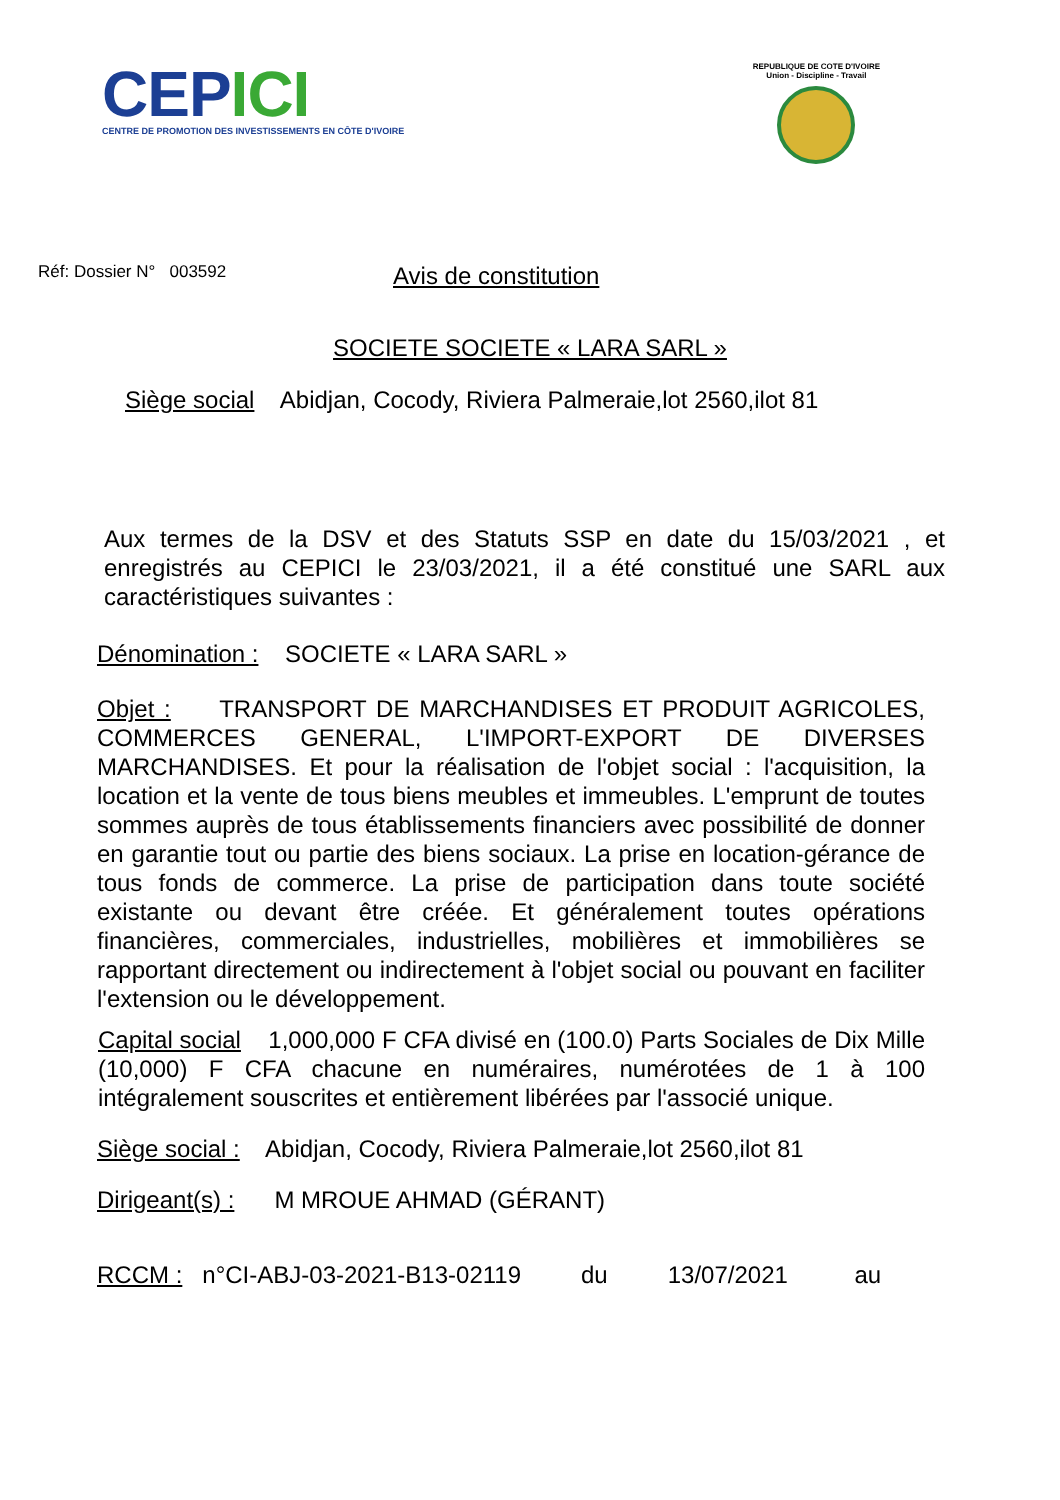CEPICI
CENTRE DE PROMOTION DES INVESTISSEMENTS EN CÔTE D'IVOIRE
REPUBLIQUE DE COTE D'IVOIRE
Union - Discipline - Travail
Réf: Dossier N° 003592
Avis de constitution
SOCIETE SOCIETE « LARA SARL »
Siège social Abidjan, Cocody, Riviera Palmeraie,lot 2560,ilot 81
Aux termes de la DSV et des Statuts SSP en date du 15/03/2021 , et enregistrés au CEPICI le 23/03/2021, il a été constitué une SARL aux caractéristiques suivantes :
Dénomination : SOCIETE « LARA SARL »
Objet : TRANSPORT DE MARCHANDISES ET PRODUIT AGRICOLES, COMMERCES GENERAL, L'IMPORT-EXPORT DE DIVERSES MARCHANDISES. Et pour la réalisation de l'objet social : l'acquisition, la location et la vente de tous biens meubles et immeubles. L'emprunt de toutes sommes auprès de tous établissements financiers avec possibilité de donner en garantie tout ou partie des biens sociaux. La prise en location-gérance de tous fonds de commerce. La prise de participation dans toute société existante ou devant être créée. Et généralement toutes opérations financières, commerciales, industrielles, mobilières et immobilières se rapportant directement ou indirectement à l'objet social ou pouvant en faciliter l'extension ou le développement.
Capital social 1,000,000 F CFA divisé en (100.0) Parts Sociales de Dix Mille (10,000) F CFA chacune en numéraires, numérotées de 1 à 100 intégralement souscrites et entièrement libérées par l'associé unique.
Siège social : Abidjan, Cocody, Riviera Palmeraie,lot 2560,ilot 81
Dirigeant(s) : M MROUE AHMAD (GÉRANT)
RCCM : n°CI-ABJ-03-2021-B13-02119 du 13/07/2021 au